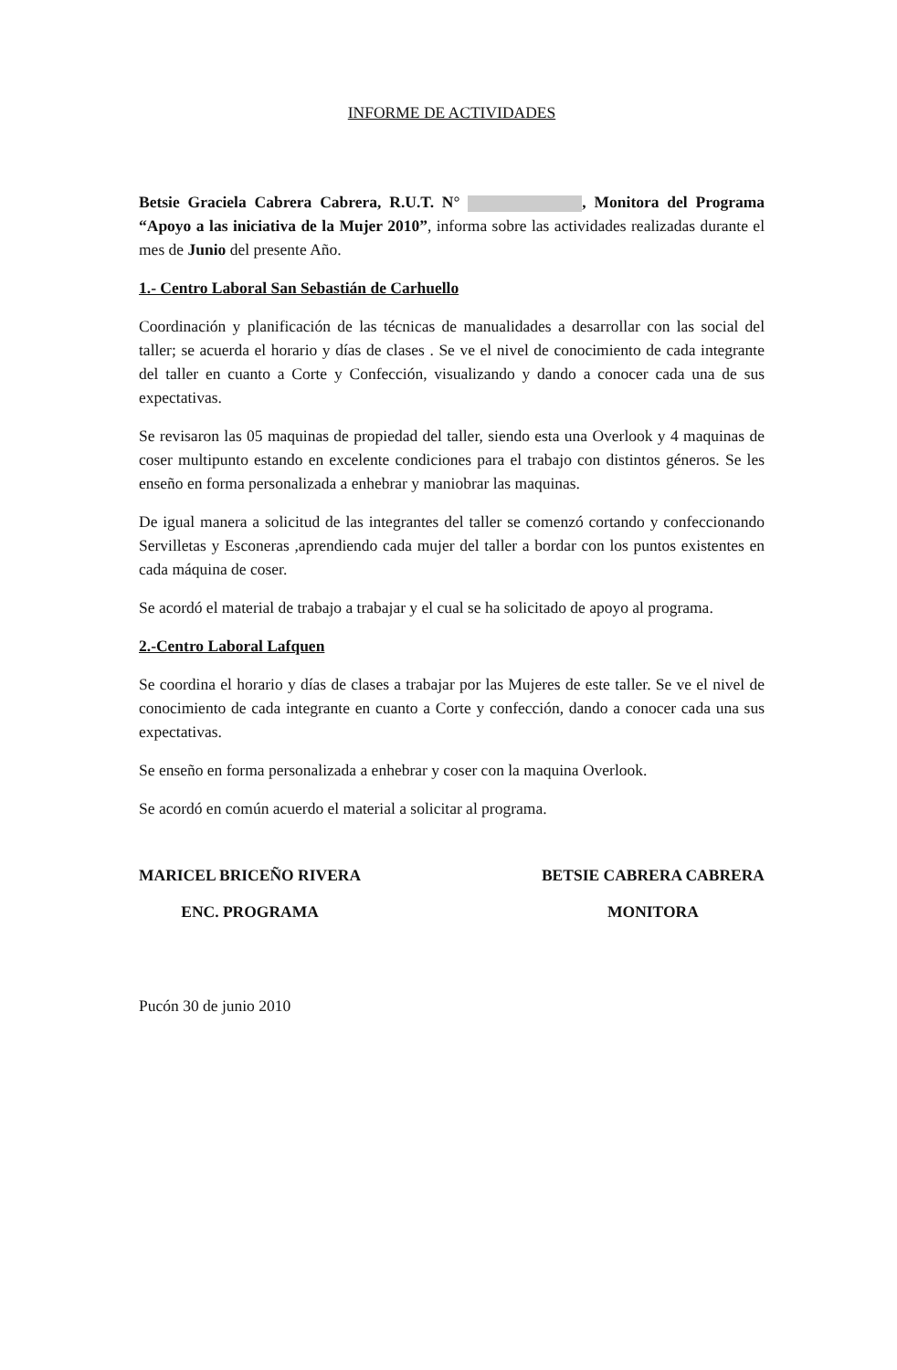INFORME DE ACTIVIDADES
Betsie Graciela Cabrera Cabrera, R.U.T. N° , Monitora del Programa “Apoyo a las iniciativa de la Mujer 2010”, informa sobre las actividades realizadas durante el mes de Junio del presente Año.
1.- Centro Laboral San Sebastián de Carhuello
Coordinación y planificación de las técnicas de manualidades a desarrollar con las social del taller; se acuerda el horario y días de clases . Se ve el nivel de conocimiento de cada integrante del taller en cuanto a Corte y Confección, visualizando y dando a conocer cada una de sus expectativas.
Se revisaron las 05 maquinas de propiedad del taller, siendo esta una Overlook y 4 maquinas de coser multipunto estando en excelente condiciones para el trabajo con distintos géneros. Se les enseño en forma personalizada a enhebrar y maniobrar las maquinas.
De igual manera a solicitud de las integrantes del taller se comenzó cortando y confeccionando Servilletas y Esconeras ,aprendiendo cada mujer del taller a bordar con los puntos existentes en cada máquina de coser.
Se acordó el material de trabajo a trabajar y el cual se ha solicitado de apoyo al programa.
2.-Centro Laboral Lafquen
Se coordina el horario y días de clases a trabajar por las Mujeres de este taller. Se ve el nivel de conocimiento de cada integrante en cuanto a Corte y confección, dando a conocer cada una sus expectativas.
Se enseño en forma personalizada a enhebrar y coser con la maquina Overlook.
Se acordó en común acuerdo el material a solicitar al programa.
MARICEL BRICEÑO RIVERA
ENC. PROGRAMA
BETSIE CABRERA CABRERA
MONITORA
Pucón 30 de junio 2010